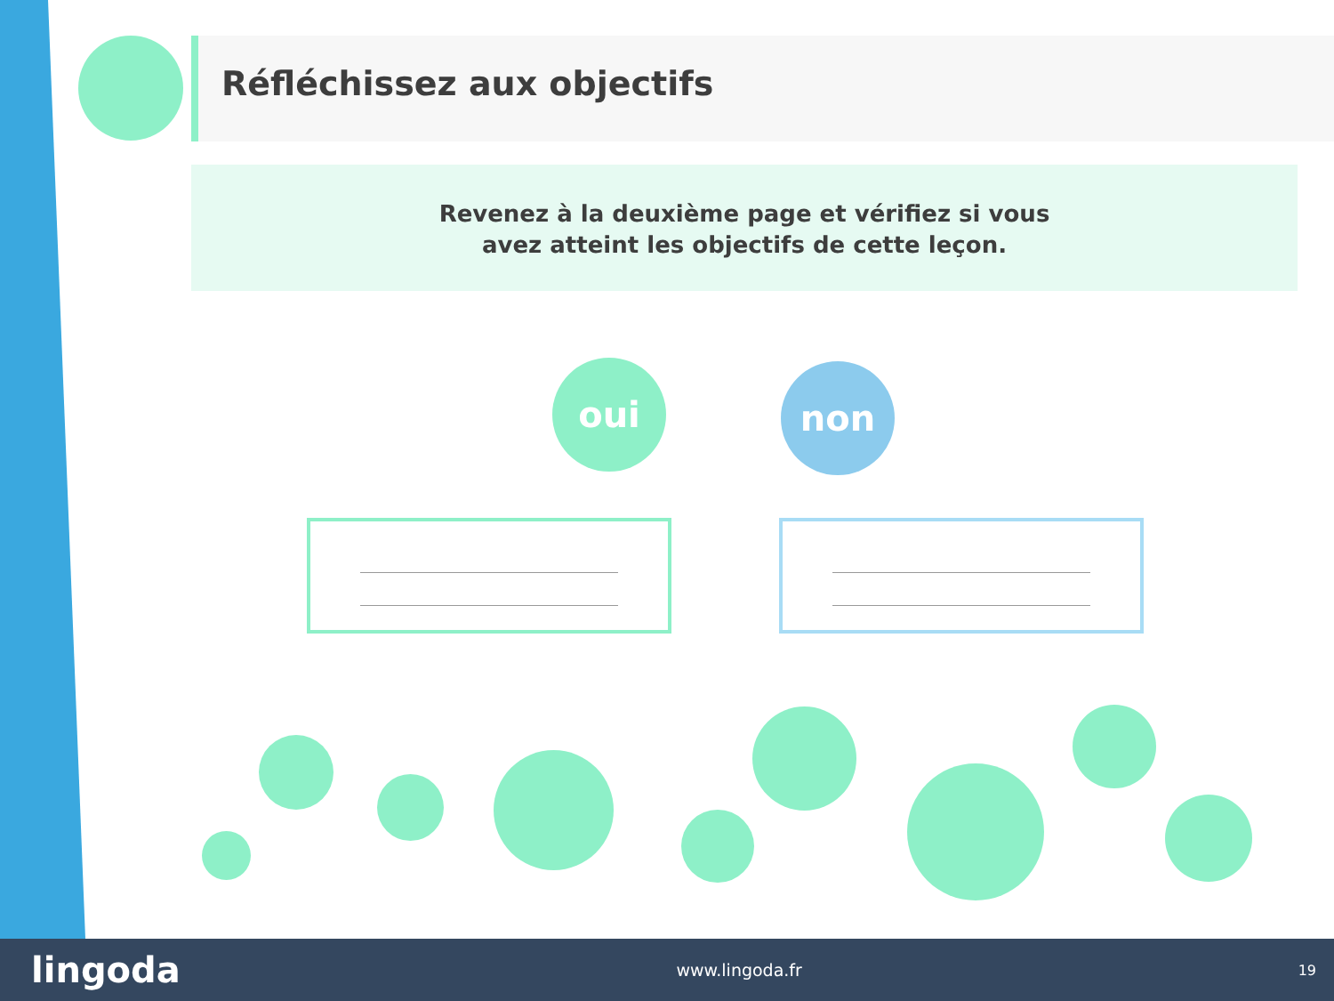Réfléchissez aux objectifs
Revenez à la deuxième page et vérifiez si vous
avez atteint les objectifs de cette leçon.
oui non
lingoda www.lingoda.fr 19